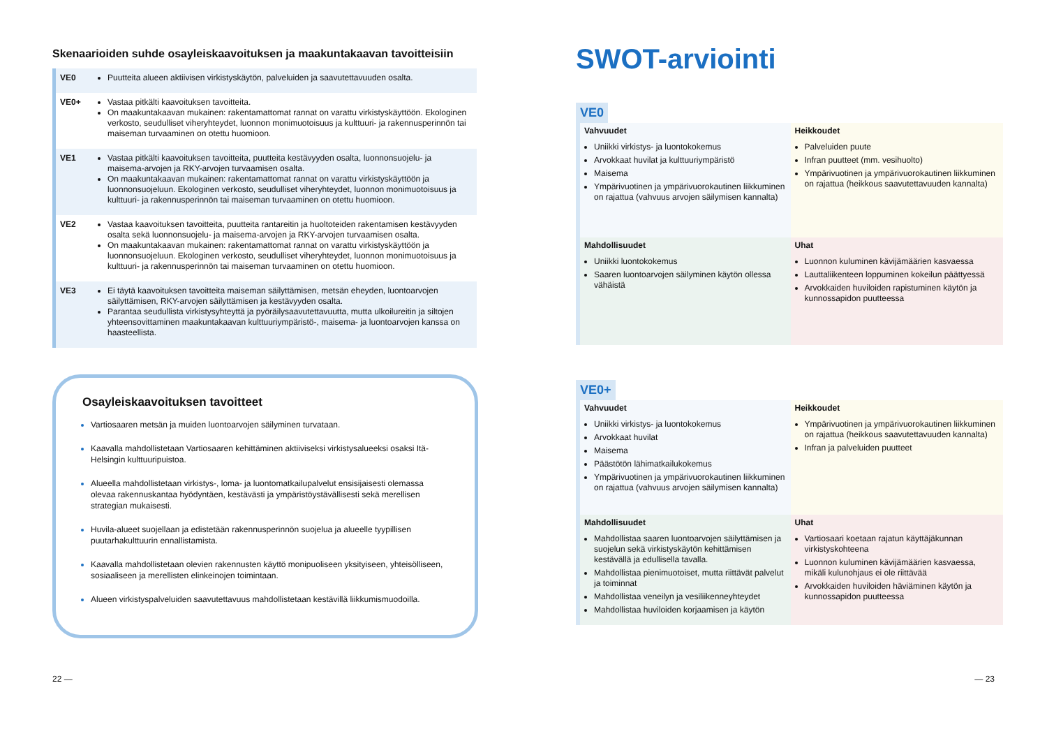Skenaarioiden suhde osayleiskaavoituksen ja maakuntakaavan tavoitteisiin
| VE0 | Puutteita alueen aktiivisen virkistyskäytön, palveluiden ja saavutettavuuden osalta. |
| VE0+ | Vastaa pitkälti kaavoituksen tavoitteita. On maakuntakaavan mukainen: rakentamattomat rannat on varattu virkistyskäyttöön. Ekologinen verkosto, seudulliset viheryhteydet, luonnon monimuotoisuus ja kulttuuri- ja rakennusperinnön tai maiseman turvaaminen on otettu huomioon. |
| VE1 | Vastaa pitkälti kaavoituksen tavoitteita, puutteita kestävyyden osalta, luonnonsuojelu- ja maisema-arvojen ja RKY-arvojen turvaamisen osalta. On maakuntakaavan mukainen: rakentamattomat rannat on varattu virkistyskäyttöön ja luonnonsuojeluun. Ekologinen verkosto, seudulliset viheryhteydet, luonnon monimuotoisuus ja kulttuuri- ja rakennusperinnön tai maiseman turvaaminen on otettu huomioon. |
| VE2 | Vastaa kaavoituksen tavoitteita, puutteita rantareitin ja huoltoteiden rakentamisen kestävyyden osalta sekä luonnonsuojelu- ja maisema-arvojen ja RKY-arvojen turvaamisen osalta. On maakuntakaavan mukainen: rakentamattomat rannat on varattu virkistyskäyttöön ja luonnonsuojeluun. Ekologinen verkosto, seudulliset viheryhteydet, luonnon monimuotoisuus ja kulttuuri- ja rakennusperinnön tai maiseman turvaaminen on otettu huomioon. |
| VE3 | Ei täytä kaavoituksen tavoitteita maiseman säilyttämisen, metsän eheyden, luontoarvojen säilyttämisen, RKY-arvojen säilyttämisen ja kestävyyden osalta. Parantaa seudullista virkistysyhteyttä ja pyöräilysaavutettavuutta, mutta ulkoilureitin ja siltojen yhteensovittaminen maakuntakaavan kulttuuriympäristö-, maisema- ja luontoarvojen kanssa on haasteellista. |
Osayleiskaavoituksen tavoitteet
Vartiosaaren metsän ja muiden luontoarvojen säilyminen turvataan.
Kaavalla mahdollistetaan Vartiosaaren kehittäminen aktiiviseksi virkistysalueeksi osaksi Itä-Helsingin kulttuuripuistoa.
Alueella mahdollistetaan virkistys-, loma- ja luontomatkailupalvelut ensisijaisesti olemassa olevaa rakennuskantaa hyödyntäen, kestävästi ja ympäristöystävällisesti sekä merellisen strategian mukaisesti.
Huvila-alueet suojellaan ja edistetään rakennusperinnön suojelua ja alueelle tyypillisen puutarhakulttuurin ennallistamista.
Kaavalla mahdollistetaan olevien rakennusten käyttö monipuoliseen yksityiseen, yhteisölliseen, sosiaaliseen ja merellisten elinkeinojen toimintaan.
Alueen virkistyspalveluiden saavutettavuus mahdollistetaan kestävillä liikkumismuodoilla.
SWOT-arviointi
VE0
| Vahvuudet Uniikki virkistys- ja luontokokemus Arvokkaat huvilat ja kulttuuriympäristö Maisema Ympärivuotinen ja ympärivuorokautinen liikkuminen on rajattua (vahvuus arvojen säilymisen kannalta) | Heikkoudet Palveluiden puute Infran puutteet (mm. vesihuolto) Ympärivuotinen ja ympärivuorokautinen liikkuminen on rajattua (heikkous saavutettavuuden kannalta) |
| Mahdollisuudet Uniikki luontokokemus Saaren luontoarvojen säilyminen käytön ollessa vähäistä | Uhat Luonnon kuluminen kävijämäärien kasvaessa Lauttaliikenteen loppuminen kokeilun päättyessä Arvokkaiden huviloiden rapistuminen käytön ja kunnossapidon puutteessa |
VE0+
| Vahvuudet Uniikki virkistys- ja luontokokemus Arvokkaat huvilat Maisema Päästötön lähimatkailukokemus Ympärivuotinen ja ympärivuorokautinen liikkuminen on rajattua (vahvuus arvojen säilymisen kannalta) | Heikkoudet Ympärivuotinen ja ympärivuorokautinen liikkuminen on rajattua (heikkous saavutettavuuden kannalta) Infran ja palveluiden puutteet |
| Mahdollisuudet Mahdollistaa saaren luontoarvojen säilyttämisen ja suojelun sekä virkistyskäytön kehittämisen kestävällä ja edullisella tavalla. Mahdollistaa pienimuotoiset, mutta riittävät palvelut ja toiminnat Mahdollistaa veneilyn ja vesiliikenneyhteydet Mahdollistaa huviloiden korjaamisen ja käytön | Uhat Vartiosaari koetaan rajatun käyttäjäkunnan virkistyskohteena Luonnon kuluminen kävijämäärien kasvaessa, mikäli kulunohjaus ei ole riittävää Arvokkaiden huviloiden häviäminen käytön ja kunnossapidon puutteessa |
22 — — 23